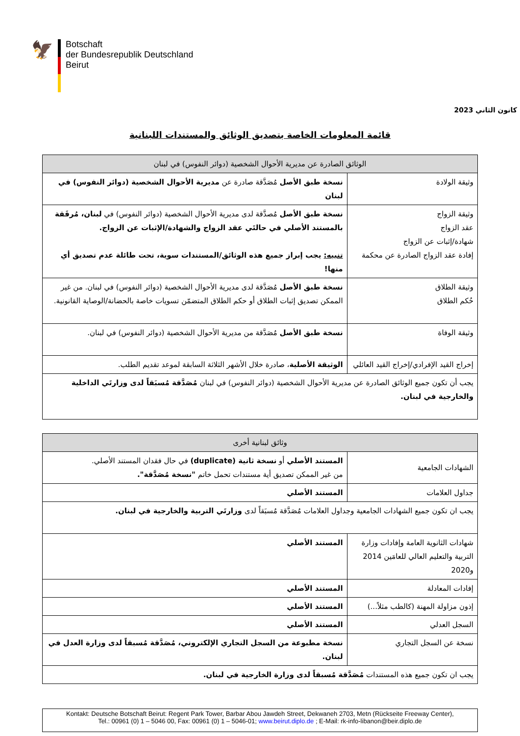🦅
Botschaft
der Bundesrepublik Deutschland
Beirut
كانون الثاني 2023
قائمة المعلومات الخاصة بتصديق الوثائق والمستندات اللبنانية
| الوثائق الصادرة عن مديرية الأحوال الشخصية (دوائر النفوس) في لبنان | |
| --- | --- |
| وثيقة الولادة | نسخة طبق الأصل مُصَدَّقة صادرة عن مديرية الأحوال الشخصية (دوائر النفوس) في لبنان |
| وثيقة الزواج عقد الزواج شهادة/إثبات عن الزواج إفادة عقد الزواج الصادرة عن محكمة | نسخة طبق الأصل مُصدَّقة لدى مديرية الأحوال الشخصية (دوائر النفوس) في لبنان، مُرفَقة بالمستند الأصلي في حالتَي عقد الزواج والشهادة/الإثبات عن الزواج. تنبيه: يجب إبراز جميع هذه الوثائق/المستندات سوية، تحت طائلة عدم تصديق أي منها! |
| وثيقة الطلاق حُكم الطلاق | نسخة طبق الأصل مُصَدَّقة لدى مديرية الأحوال الشخصية (دوائر النفوس) في لبنان. من غير الممكن تصديق إثبات الطلاق أو حكم الطلاق المتضمّن تسويات خاصة بالحضانة/الوصاية القانونية. |
| وثيقة الوفاة | نسخة طبق الأصل مُصَدَّقة من مديرية الأحوال الشخصية (دوائر النفوس) في لبنان. |
| إخراج القيد الإفرادي/إخراج القيد العائلي | الوثيقة الأصلية ، صادرة خلال الأشهر الثلاثة السابقة لموعد تقديم الطلب. |
| يجب أن تكون جميع الوثائق الصادرة عن مديرية الأحوال الشخصية (دوائر النفوس) في لبنان مُصَدَّقة مُسبَقاً لدى وزارتَي الداخلية والخارجية في لبنان. | |
| وثائق لبنانية أخرى | |
| --- | --- |
| الشهادات الجامعية | المستند الأصلي أو نسخة ثانية (duplicate) في حال فقدان المستند الأصلي. من غير الممكن تصديق أية مستندات تحمل خاتم "نسخة مُصَدَّقة". |
| جداول العلامات | المستند الأصلي |
| يجب ان تكون جميع الشهادات الجامعية وجداول العلامات مُصَدَّقة مُسبَقاً لدى وزارتَي التربية والخارجية في لبنان. | |
| شهادات الثانوية العامة وإفادات وزارة التربية والتعليم العالي للعامَين 2014 و2020 | المستند الأصلي |
| إفادات المعادلة | المستند الأصلي |
| إذون مزاولة المهنة (كالطب مثلاً...) | المستند الأصلي |
| السجل العدلي | المستند الأصلي |
| نسخة عن السجل التجاري | نسخة مطبوعة من السجل التجاري الإلكتروني، مُصَدَّقة مُسبقاً لدى وزارة العدل في لبنان. |
| يجب ان تكون جميع هذه المستندات مُصَدَّقة مُسبقاً لدى وزارة الخارجية في لبنان. | |
Kontakt: Deutsche Botschaft Beirut: Regent Park Tower, Barbar Abou Jawdeh Street, Dekwaneh 2703, Metn (Rückseite Freeway Center),
Tel.: 00961 (0) 1 – 5046 00, Fax: 00961 (0) 1 – 5046-01; www.beirut.diplo.de ; E-Mail: rk-info-libanon@beir.diplo.de